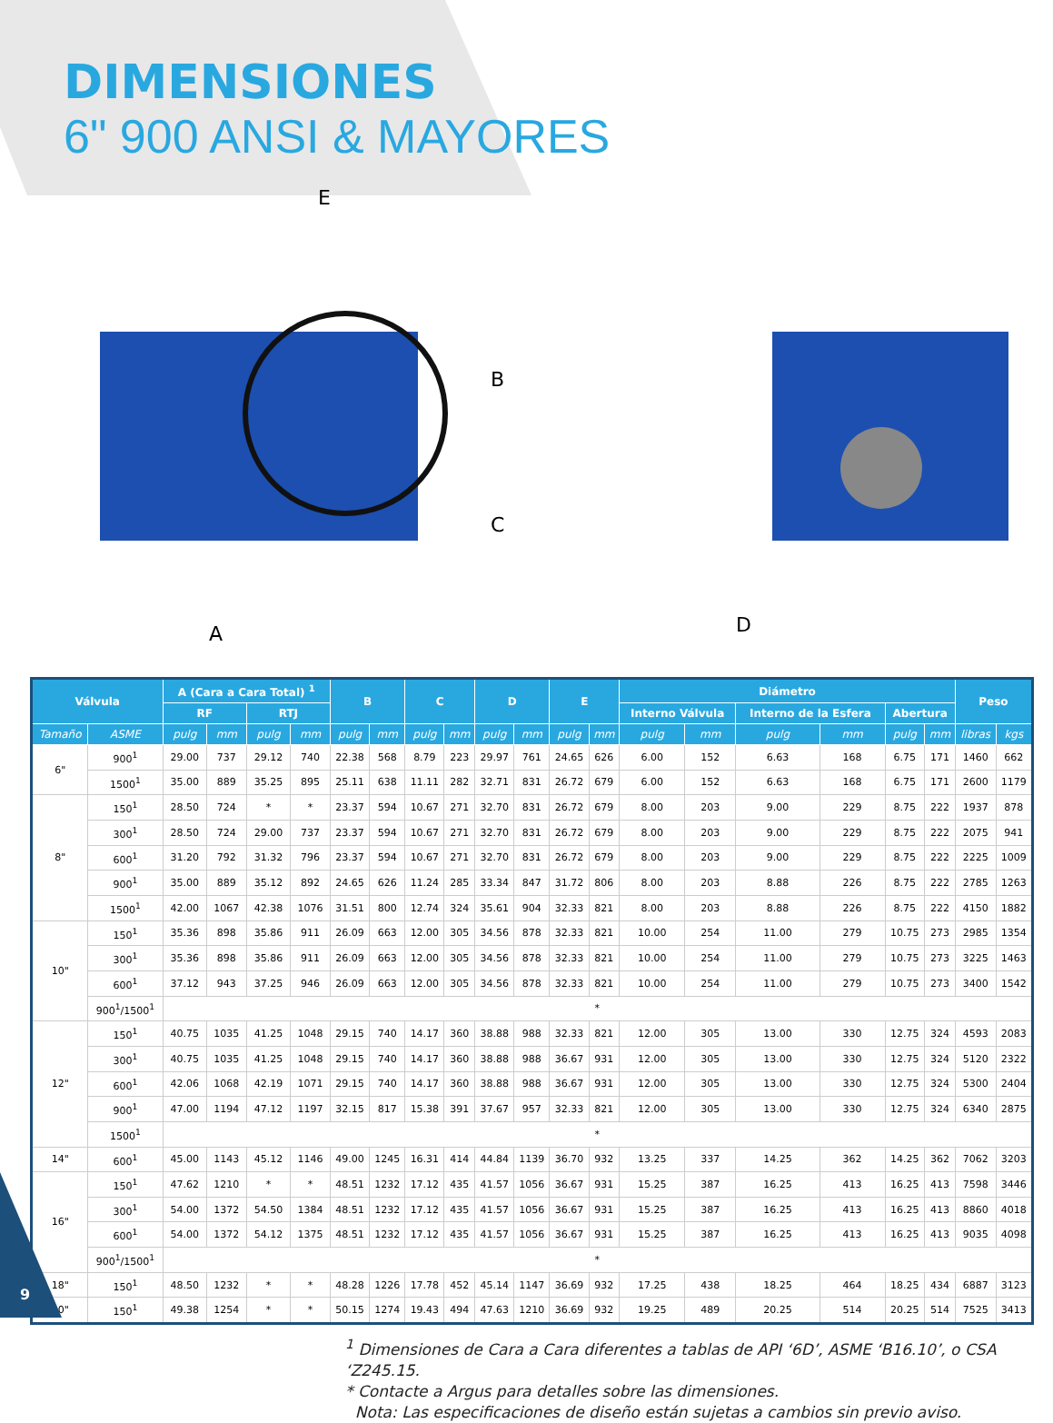DIMENSIONES
6" 900 ANSI & MAYORES
E
A
D
B
C
| Válvula | | A (Cara a Cara Total) <sup>1</sup> | | | | B | | C | | D | | E | | Diámetro | | | | | | Peso | |
| --- | --- | --- | --- | --- | --- | --- | --- | --- | --- | --- | --- | --- | --- | --- | --- | --- | --- | --- | --- | --- | --- |
| | | RF | | RTJ | | | | | | | | | | Interno Válvula | | Interno de la Esfera | | Abertura | | | |
| Tamaño | ASME | pulg | mm | pulg | mm | pulg | mm | pulg | mm | pulg | mm | pulg | mm | pulg | mm | pulg | mm | pulg | mm | libras | kgs |
| 6" | 900<sup>1</sup> | 29.00 | 737 | 29.12 | 740 | 22.38 | 568 | 8.79 | 223 | 29.97 | 761 | 24.65 | 626 | 6.00 | 152 | 6.63 | 168 | 6.75 | 171 | 1460 | 662 |
| | 1500<sup>1</sup> | 35.00 | 889 | 35.25 | 895 | 25.11 | 638 | 11.11 | 282 | 32.71 | 831 | 26.72 | 679 | 6.00 | 152 | 6.63 | 168 | 6.75 | 171 | 2600 | 1179 |
| 8" | 150<sup>1</sup> | 28.50 | 724 | * | * | 23.37 | 594 | 10.67 | 271 | 32.70 | 831 | 26.72 | 679 | 8.00 | 203 | 9.00 | 229 | 8.75 | 222 | 1937 | 878 |
| | 300<sup>1</sup> | 28.50 | 724 | 29.00 | 737 | 23.37 | 594 | 10.67 | 271 | 32.70 | 831 | 26.72 | 679 | 8.00 | 203 | 9.00 | 229 | 8.75 | 222 | 2075 | 941 |
| | 600<sup>1</sup> | 31.20 | 792 | 31.32 | 796 | 23.37 | 594 | 10.67 | 271 | 32.70 | 831 | 26.72 | 679 | 8.00 | 203 | 9.00 | 229 | 8.75 | 222 | 2225 | 1009 |
| | 900<sup>1</sup> | 35.00 | 889 | 35.12 | 892 | 24.65 | 626 | 11.24 | 285 | 33.34 | 847 | 31.72 | 806 | 8.00 | 203 | 8.88 | 226 | 8.75 | 222 | 2785 | 1263 |
| | 1500<sup>1</sup> | 42.00 | 1067 | 42.38 | 1076 | 31.51 | 800 | 12.74 | 324 | 35.61 | 904 | 32.33 | 821 | 8.00 | 203 | 8.88 | 226 | 8.75 | 222 | 4150 | 1882 |
| 10" | 150<sup>1</sup> | 35.36 | 898 | 35.86 | 911 | 26.09 | 663 | 12.00 | 305 | 34.56 | 878 | 32.33 | 821 | 10.00 | 254 | 11.00 | 279 | 10.75 | 273 | 2985 | 1354 |
| | 300<sup>1</sup> | 35.36 | 898 | 35.86 | 911 | 26.09 | 663 | 12.00 | 305 | 34.56 | 878 | 32.33 | 821 | 10.00 | 254 | 11.00 | 279 | 10.75 | 273 | 3225 | 1463 |
| | 600<sup>1</sup> | 37.12 | 943 | 37.25 | 946 | 26.09 | 663 | 12.00 | 305 | 34.56 | 878 | 32.33 | 821 | 10.00 | 254 | 11.00 | 279 | 10.75 | 273 | 3400 | 1542 |
| | 900<sup>1</sup>/1500<sup>1</sup> | * | | | | | | | | | | | | | | | | | | | |
| 12" | 150<sup>1</sup> | 40.75 | 1035 | 41.25 | 1048 | 29.15 | 740 | 14.17 | 360 | 38.88 | 988 | 32.33 | 821 | 12.00 | 305 | 13.00 | 330 | 12.75 | 324 | 4593 | 2083 |
| | 300<sup>1</sup> | 40.75 | 1035 | 41.25 | 1048 | 29.15 | 740 | 14.17 | 360 | 38.88 | 988 | 36.67 | 931 | 12.00 | 305 | 13.00 | 330 | 12.75 | 324 | 5120 | 2322 |
| | 600<sup>1</sup> | 42.06 | 1068 | 42.19 | 1071 | 29.15 | 740 | 14.17 | 360 | 38.88 | 988 | 36.67 | 931 | 12.00 | 305 | 13.00 | 330 | 12.75 | 324 | 5300 | 2404 |
| | 900<sup>1</sup> | 47.00 | 1194 | 47.12 | 1197 | 32.15 | 817 | 15.38 | 391 | 37.67 | 957 | 32.33 | 821 | 12.00 | 305 | 13.00 | 330 | 12.75 | 324 | 6340 | 2875 |
| | 1500<sup>1</sup> | * | | | | | | | | | | | | | | | | | | | |
| 14" | 600<sup>1</sup> | 45.00 | 1143 | 45.12 | 1146 | 49.00 | 1245 | 16.31 | 414 | 44.84 | 1139 | 36.70 | 932 | 13.25 | 337 | 14.25 | 362 | 14.25 | 362 | 7062 | 3203 |
| 16" | 150<sup>1</sup> | 47.62 | 1210 | * | * | 48.51 | 1232 | 17.12 | 435 | 41.57 | 1056 | 36.67 | 931 | 15.25 | 387 | 16.25 | 413 | 16.25 | 413 | 7598 | 3446 |
| | 300<sup>1</sup> | 54.00 | 1372 | 54.50 | 1384 | 48.51 | 1232 | 17.12 | 435 | 41.57 | 1056 | 36.67 | 931 | 15.25 | 387 | 16.25 | 413 | 16.25 | 413 | 8860 | 4018 |
| | 600<sup>1</sup> | 54.00 | 1372 | 54.12 | 1375 | 48.51 | 1232 | 17.12 | 435 | 41.57 | 1056 | 36.67 | 931 | 15.25 | 387 | 16.25 | 413 | 16.25 | 413 | 9035 | 4098 |
| | 900<sup>1</sup>/1500<sup>1</sup> | * | | | | | | | | | | | | | | | | | | | |
| 18" | 150<sup>1</sup> | 48.50 | 1232 | * | * | 48.28 | 1226 | 17.78 | 452 | 45.14 | 1147 | 36.69 | 932 | 17.25 | 438 | 18.25 | 464 | 18.25 | 434 | 6887 | 3123 |
| 20" | 150<sup>1</sup> | 49.38 | 1254 | * | * | 50.15 | 1274 | 19.43 | 494 | 47.63 | 1210 | 36.69 | 932 | 19.25 | 489 | 20.25 | 514 | 20.25 | 514 | 7525 | 3413 |
<sup>1</sup> Dimensiones de Cara a Cara diferentes a tablas de API ‘6D’, ASME ‘B16.10’, o CSA ‘Z245.15.
* Contacte a Argus para detalles sobre las dimensiones.
Nota: Las especificaciones de diseño están sujetas a cambios sin previo aviso.
9